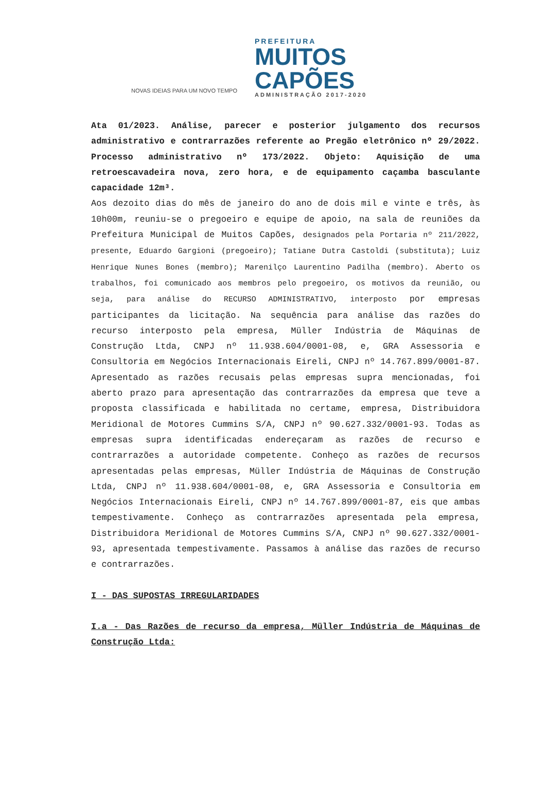NOVAS IDEIAS PARA UM NOVO TEMPO
PREFEITURA
MUITOS
CAPÕES
ADMINISTRAÇÃO 2017-2020
Ata 01/2023. Análise, parecer e posterior julgamento dos recursos administrativo e contrarrazões referente ao Pregão eletrônico nº 29/2022. Processo administrativo nº 173/2022. Objeto: Aquisição de uma retroescavadeira nova, zero hora, e de equipamento caçamba basculante capacidade 12m³.
Aos dezoito dias do mês de janeiro do ano de dois mil e vinte e três, às 10h00m, reuniu-se o pregoeiro e equipe de apoio, na sala de reuniões da Prefeitura Municipal de Muitos Capões, designados pela Portaria nº 211/2022, presente, Eduardo Gargioni (pregoeiro); Tatiane Dutra Castoldi (substituta); Luiz Henrique Nunes Bones (membro); Marenilço Laurentino Padilha (membro). Aberto os trabalhos, foi comunicado aos membros pelo pregoeiro, os motivos da reunião, ou seja, para análise do RECURSO ADMINISTRATIVO, interposto por empresas participantes da licitação. Na sequência para análise das razões do recurso interposto pela empresa, Müller Indústria de Máquinas de Construção Ltda, CNPJ nº 11.938.604/0001-08, e, GRA Assessoria e Consultoria em Negócios Internacionais Eireli, CNPJ nº 14.767.899/0001-87. Apresentado as razões recusais pelas empresas supra mencionadas, foi aberto prazo para apresentação das contrarrazões da empresa que teve a proposta classificada e habilitada no certame, empresa, Distribuidora Meridional de Motores Cummins S/A, CNPJ nº 90.627.332/0001-93. Todas as empresas supra identificadas endereçaram as razões de recurso e contrarrazões a autoridade competente. Conheço as razões de recursos apresentadas pelas empresas, Müller Indústria de Máquinas de Construção Ltda, CNPJ nº 11.938.604/0001-08, e, GRA Assessoria e Consultoria em Negócios Internacionais Eireli, CNPJ nº 14.767.899/0001-87, eis que ambas tempestivamente. Conheço as contrarrazões apresentada pela empresa, Distribuidora Meridional de Motores Cummins S/A, CNPJ nº 90.627.332/0001-93, apresentada tempestivamente. Passamos à análise das razões de recurso e contrarrazões.
I - DAS SUPOSTAS IRREGULARIDADES
I.a - Das Razões de recurso da empresa, Müller Indústria de Máquinas de Construção Ltda: